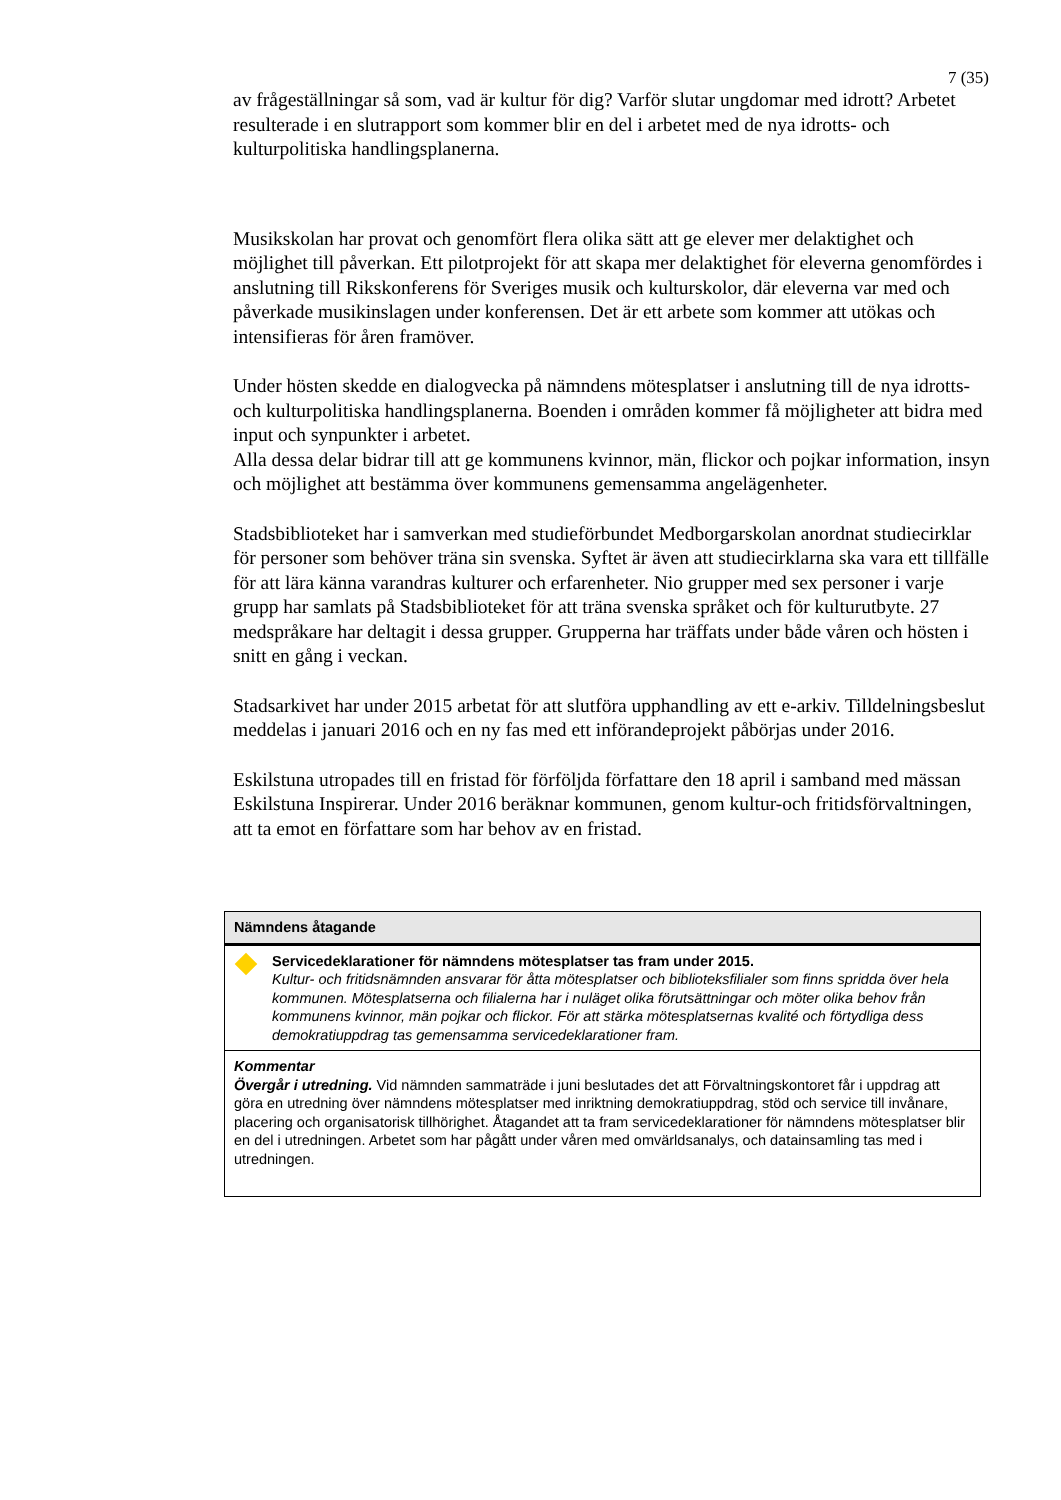7 (35)
av frågeställningar så som, vad är kultur för dig? Varför slutar ungdomar med idrott? Arbetet resulterade i en slutrapport som kommer blir en del i arbetet med de nya idrotts- och kulturpolitiska handlingsplanerna.
Musikskolan har provat och genomfört flera olika sätt att ge elever mer delaktighet och möjlighet till påverkan. Ett pilotprojekt för att skapa mer delaktighet för eleverna genomfördes i anslutning till Rikskonferens för Sveriges musik och kulturskolor, där eleverna var med och påverkade musikinslagen under konferensen. Det är ett arbete som kommer att utökas och intensifieras för åren framöver.
Under hösten skedde en dialogvecka på nämndens mötesplatser i anslutning till de nya idrotts- och kulturpolitiska handlingsplanerna. Boenden i områden kommer få möjligheter att bidra med input och synpunkter i arbetet.
Alla dessa delar bidrar till att ge kommunens kvinnor, män, flickor och pojkar information, insyn och möjlighet att bestämma över kommunens gemensamma angelägenheter.
Stadsbiblioteket har i samverkan med studieförbundet Medborgarskolan anordnat studiecirklar för personer som behöver träna sin svenska. Syftet är även att studiecirklarna ska vara ett tillfälle för att lära känna varandras kulturer och erfarenheter. Nio grupper med sex personer i varje grupp har samlats på Stadsbiblioteket för att träna svenska språket och för kulturutbyte. 27 medspråkare har deltagit i dessa grupper. Grupperna har träffats under både våren och hösten i snitt en gång i veckan.
Stadsarkivet har under 2015 arbetat för att slutföra upphandling av ett e-arkiv. Tilldelningsbeslut meddelas i januari 2016 och en ny fas med ett införandeprojekt påbörjas under 2016.
Eskilstuna utropades till en fristad för förföljda författare den 18 april i samband med mässan Eskilstuna Inspirerar. Under 2016 beräknar kommunen, genom kultur-och fritidsförvaltningen, att ta emot en författare som har behov av en fristad.
| Nämndens åtagande | |
| --- | --- |
| | Servicedeklarationer för nämndens mötesplatser tas fram under 2015. Kultur- och fritidsnämnden ansvarar för åtta mötesplatser och biblioteksfilialer som finns spridda över hela kommunen. Mötesplatserna och filialerna har i nuläget olika förutsättningar och möter olika behov från kommunens kvinnor, män pojkar och flickor. För att stärka mötesplatsernas kvalité och förtydliga dess demokratiuppdrag tas gemensamma servicedeklarationer fram. |
| Kommentar Övergår i utredning. Vid nämnden sammaträde i juni beslutades det att Förvaltningskontoret får i uppdrag att göra en utredning över nämndens mötesplatser med inriktning demokratiuppdrag, stöd och service till invånare, placering och organisatorisk tillhörighet. Åtagandet att ta fram servicedeklarationer för nämndens mötesplatser blir en del i utredningen. Arbetet som har pågått under våren med omvärldsanalys, och datainsamling tas med i utredningen. | |